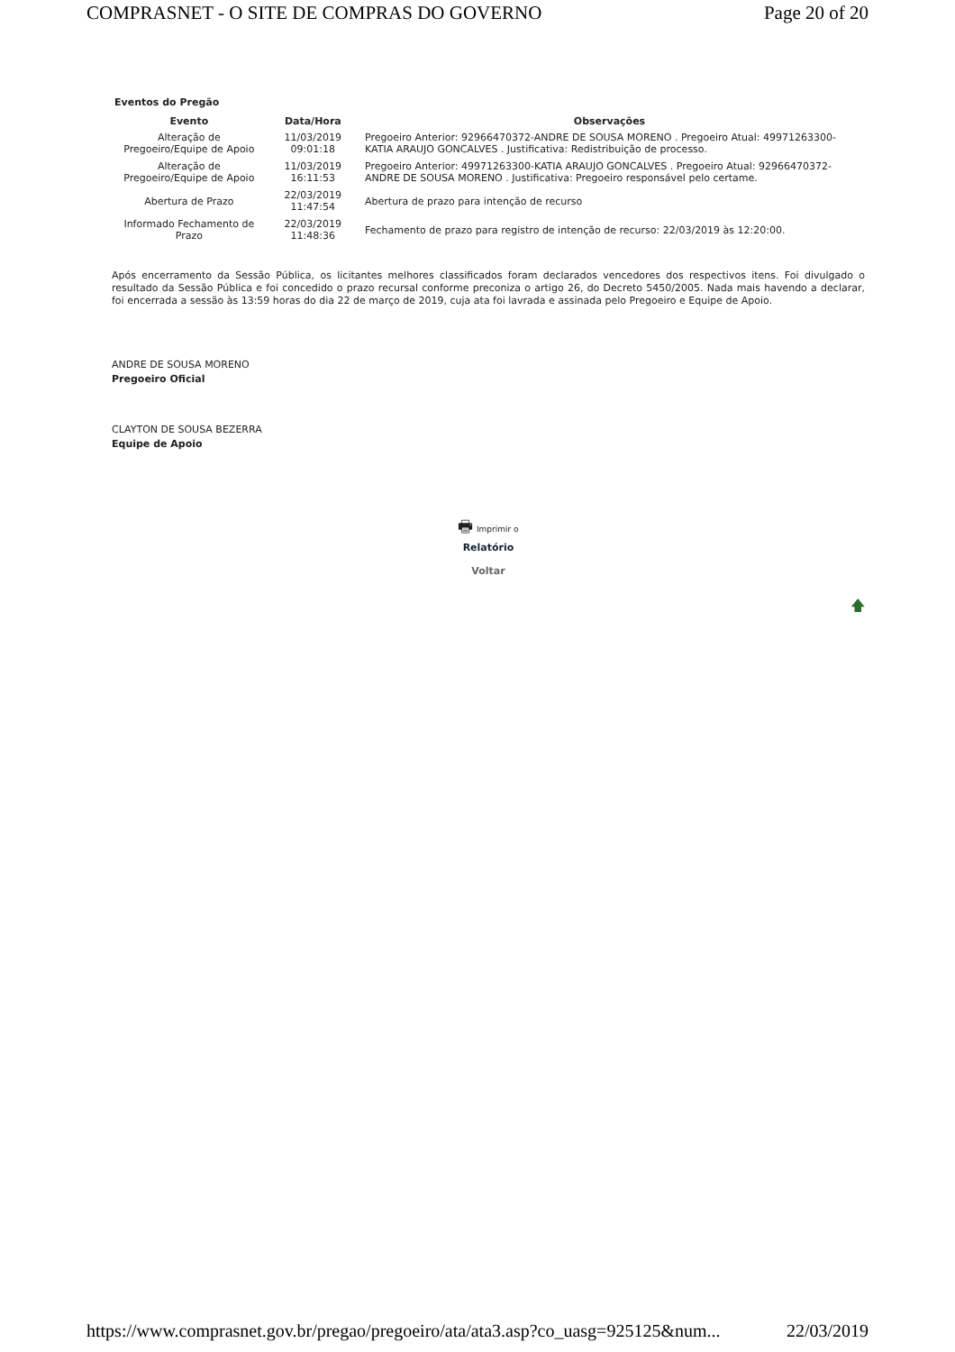COMPRASNET - O SITE DE COMPRAS DO GOVERNO Page 20 of 20
Eventos do Pregão
| Evento | Data/Hora | Observações |
| --- | --- | --- |
| Alteração de Pregoeiro/Equipe de Apoio | 11/03/2019 09:01:18 | Pregoeiro Anterior: 92966470372-ANDRE DE SOUSA MORENO . Pregoeiro Atual: 49971263300-KATIA ARAUJO GONCALVES . Justificativa: Redistribuição de processo. |
| Alteração de Pregoeiro/Equipe de Apoio | 11/03/2019 16:11:53 | Pregoeiro Anterior: 49971263300-KATIA ARAUJO GONCALVES . Pregoeiro Atual: 92966470372-ANDRE DE SOUSA MORENO . Justificativa: Pregoeiro responsável pelo certame. |
| Abertura de Prazo | 22/03/2019 11:47:54 | Abertura de prazo para intenção de recurso |
| Informado Fechamento de Prazo | 22/03/2019 11:48:36 | Fechamento de prazo para registro de intenção de recurso: 22/03/2019 às 12:20:00. |
Após encerramento da Sessão Pública, os licitantes melhores classificados foram declarados vencedores dos respectivos itens. Foi divulgado o resultado da Sessão Pública e foi concedido o prazo recursal conforme preconiza o artigo 26, do Decreto 5450/2005. Nada mais havendo a declarar, foi encerrada a sessão às 13:59 horas do dia 22 de março de 2019, cuja ata foi lavrada e assinada pelo Pregoeiro e Equipe de Apoio.
ANDRE DE SOUSA MORENO
Pregoeiro Oficial
CLAYTON DE SOUSA BEZERRA
Equipe de Apoio
🖶 Imprimir o
Relatório
Voltar
🡅
https://www.comprasnet.gov.br/pregao/pregoeiro/ata/ata3.asp?co_uasg=925125&num... 22/03/2019